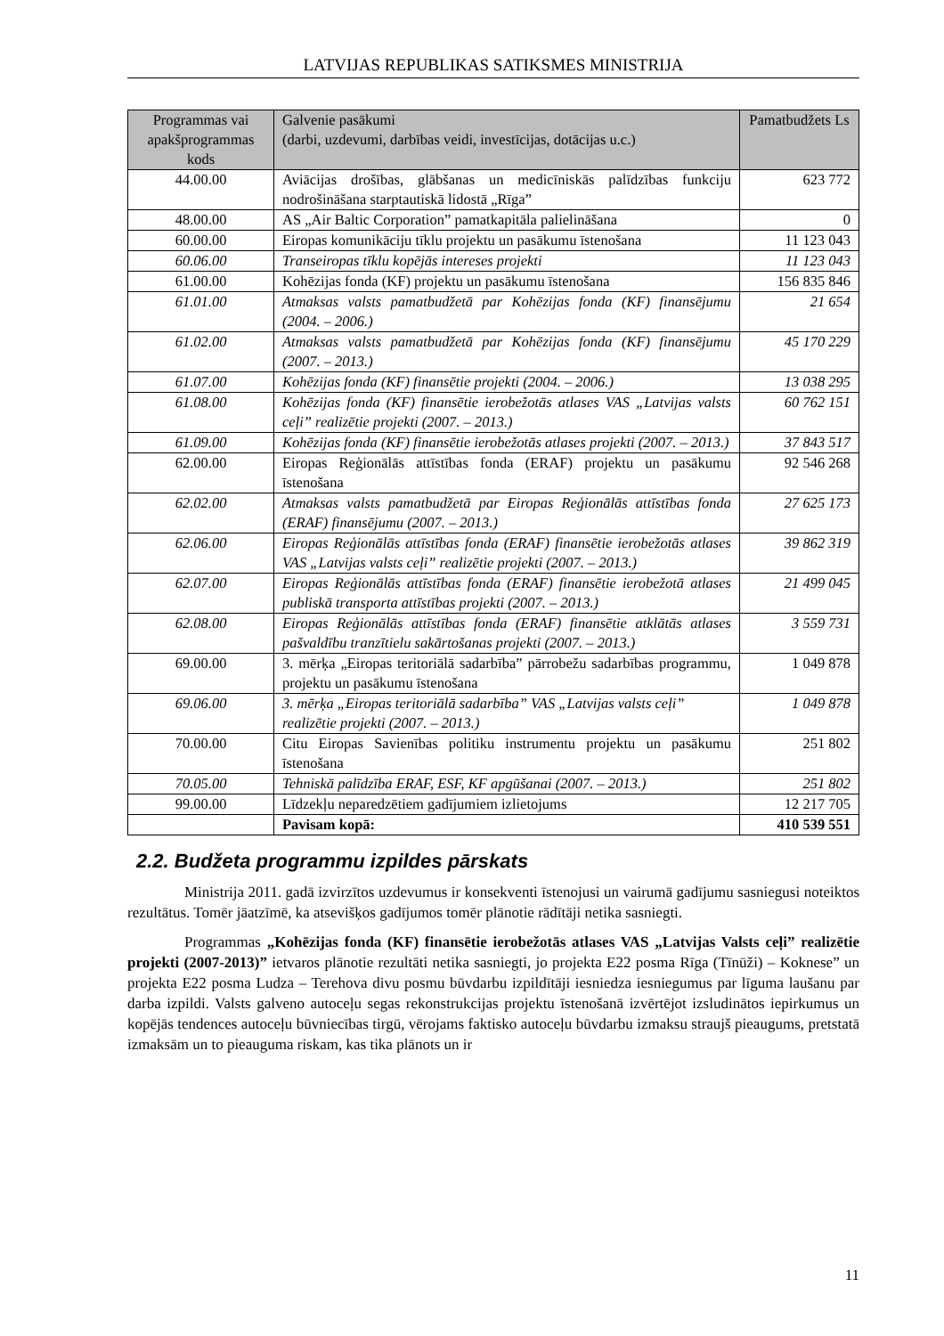LATVIJAS REPUBLIKAS SATIKSMES MINISTRIJA
| Programmas vai apakšprogrammas kods | Galvenie pasākumi (darbi, uzdevumi, darbības veidi, investīcijas, dotācijas u.c.) | Pamatbudžets Ls |
| --- | --- | --- |
| 44.00.00 | Aviācijas drošības, glābšanas un medicīniskās palīdzības funkciju nodrošināšana starptautiskā lidostā „Rīga” | 623 772 |
| 48.00.00 | AS „Air Baltic Corporation” pamatkapitāla palielināšana | 0 |
| 60.00.00 | Eiropas komunikāciju tīklu projektu un pasākumu īstenošana | 11 123 043 |
| 60.06.00 | Transeiropas tīklu kopējās intereses projekti | 11 123 043 |
| 61.00.00 | Kohēzijas fonda (KF) projektu un pasākumu īstenošana | 156 835 846 |
| 61.01.00 | Atmaksas valsts pamatbudžetā par Kohēzijas fonda (KF) finansējumu (2004. – 2006.) | 21 654 |
| 61.02.00 | Atmaksas valsts pamatbudžetā par Kohēzijas fonda (KF) finansējumu (2007. – 2013.) | 45 170 229 |
| 61.07.00 | Kohēzijas fonda (KF) finansētie projekti (2004. – 2006.) | 13 038 295 |
| 61.08.00 | Kohēzijas fonda (KF) finansētie ierobežotās atlases VAS „Latvijas valsts ceļi” realizētie projekti (2007. – 2013.) | 60 762 151 |
| 61.09.00 | Kohēzijas fonda (KF) finansētie ierobežotās atlases projekti (2007. – 2013.) | 37 843 517 |
| 62.00.00 | Eiropas Reģionālās attīstības fonda (ERAF) projektu un pasākumu īstenošana | 92 546 268 |
| 62.02.00 | Atmaksas valsts pamatbudžetā par Eiropas Reģionālās attīstības fonda (ERAF) finansējumu (2007. – 2013.) | 27 625 173 |
| 62.06.00 | Eiropas Reģionālās attīstības fonda (ERAF) finansētie ierobežotās atlases VAS „Latvijas valsts ceļi” realizētie projekti (2007. – 2013.) | 39 862 319 |
| 62.07.00 | Eiropas Reģionālās attīstības fonda (ERAF) finansētie ierobežotā atlases publiskā transporta attīstības projekti (2007. – 2013.) | 21 499 045 |
| 62.08.00 | Eiropas Reģionālās attīstības fonda (ERAF) finansētie atklātās atlases pašvaldību tranzītielu sakārtošanas projekti (2007. – 2013.) | 3 559 731 |
| 69.00.00 | 3. mērķa „Eiropas teritoriālā sadarbība” pārrobežu sadarbības programmu, projektu un pasākumu īstenošana | 1 049 878 |
| 69.06.00 | 3. mērķa „Eiropas teritoriālā sadarbība” VAS „Latvijas valsts ceļi” realizētie projekti (2007. – 2013.) | 1 049 878 |
| 70.00.00 | Citu Eiropas Savienības politiku instrumentu projektu un pasākumu īstenošana | 251 802 |
| 70.05.00 | Tehniskā palīdzība ERAF, ESF, KF apgūšanai (2007. – 2013.) | 251 802 |
| 99.00.00 | Līdzekļu neparedzētiem gadījumiem izlietojums | 12 217 705 |
| | Pavisam kopā: | 410 539 551 |
2.2. Budžeta programmu izpildes pārskats
Ministrija 2011. gadā izvirzītos uzdevumus ir konsekventi īstenojusi un vairumā gadījumu sasniegusi noteiktos rezultātus. Tomēr jāatzīmē, ka atsevišķos gadījumos tomēr plānotie rādītāji netika sasniegti.
Programmas „Kohēzijas fonda (KF) finansētie ierobežotās atlases VAS „Latvijas Valsts ceļi” realizētie projekti (2007-2013)” ietvaros plānotie rezultāti netika sasniegti, jo projekta E22 posma Rīga (Tīnūži) – Koknese” un projekta E22 posma Ludza – Terehova divu posmu būvdarbu izpildītāji iesniedza iesniegumus par līguma laušanu par darba izpildi. Valsts galveno autoceļu segas rekonstrukcijas projektu īstenošanā izvērtējot izsludinātos iepirkumus un kopējās tendences autoceļu būvniecības tirgū, vērojams faktisko autoceļu būvdarbu izmaksu straujš pieaugums, pretstatā izmaksām un to pieauguma riskam, kas tika plānots un ir
11